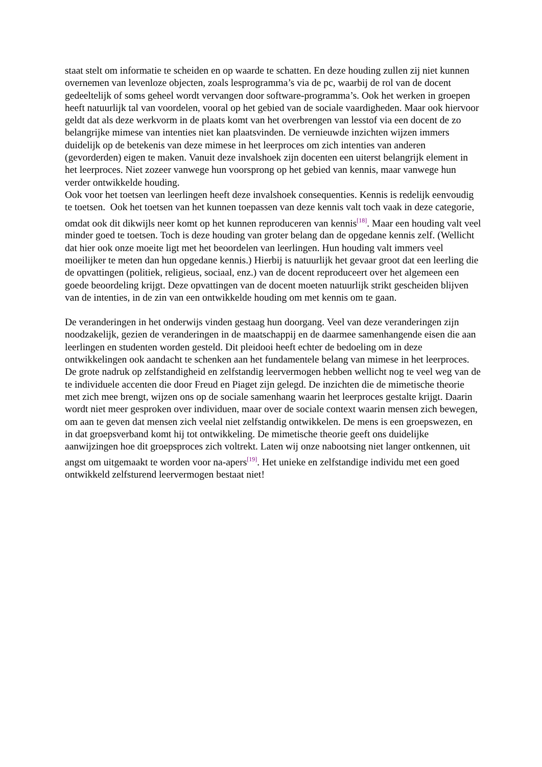staat stelt om informatie te scheiden en op waarde te schatten. En deze houding zullen zij niet kunnen overnemen van levenloze objecten, zoals lesprogramma’s via de pc, waarbij de rol van de docent gedeeltelijk of soms geheel wordt vervangen door software-programma’s. Ook het werken in groepen heeft natuurlijk tal van voordelen, vooral op het gebied van de sociale vaardigheden. Maar ook hiervoor geldt dat als deze werkvorm in de plaats komt van het overbrengen van lesstof via een docent de zo belangrijke mimese van intenties niet kan plaatsvinden. De vernieuwde inzichten wijzen immers duidelijk op de betekenis van deze mimese in het leerproces om zich intenties van anderen (gevorderden) eigen te maken. Vanuit deze invalshoek zijn docenten een uiterst belangrijk element in het leerproces. Niet zozeer vanwege hun voorsprong op het gebied van kennis, maar vanwege hun verder ontwikkelde houding.
Ook voor het toetsen van leerlingen heeft deze invalshoek consequenties. Kennis is redelijk eenvoudig te toetsen. Ook het toetsen van het kunnen toepassen van deze kennis valt toch vaak in deze categorie, omdat ook dit dikwijls neer komt op het kunnen reproduceren van kennis<sup>[18]</sup>. Maar een houding valt veel minder goed te toetsen. Toch is deze houding van groter belang dan de opgedane kennis zelf. (Wellicht dat hier ook onze moeite ligt met het beoordelen van leerlingen. Hun houding valt immers veel moeilijker te meten dan hun opgedane kennis.) Hierbij is natuurlijk het gevaar groot dat een leerling die de opvattingen (politiek, religieus, sociaal, enz.) van de docent reproduceert over het algemeen een goede beoordeling krijgt. Deze opvattingen van de docent moeten natuurlijk strikt gescheiden blijven van de intenties, in de zin van een ontwikkelde houding om met kennis om te gaan.
De veranderingen in het onderwijs vinden gestaag hun doorgang. Veel van deze veranderingen zijn noodzakelijk, gezien de veranderingen in de maatschappij en de daarmee samenhangende eisen die aan leerlingen en studenten worden gesteld. Dit pleidooi heeft echter de bedoeling om in deze ontwikkelingen ook aandacht te schenken aan het fundamentele belang van mimese in het leerproces. De grote nadruk op zelfstandigheid en zelfstandig leervermogen hebben wellicht nog te veel weg van de te individuele accenten die door Freud en Piaget zijn gelegd. De inzichten die de mimetische theorie met zich mee brengt, wijzen ons op de sociale samenhang waarin het leerproces gestalte krijgt. Daarin wordt niet meer gesproken over individuen, maar over de sociale context waarin mensen zich bewegen, om aan te geven dat mensen zich veelal niet zelfstandig ontwikkelen. De mens is een groepswezen, en in dat groepsverband komt hij tot ontwikkeling. De mimetische theorie geeft ons duidelijke aanwijzingen hoe dit groepsproces zich voltrekt. Laten wij onze nabootsing niet langer ontkennen, uit angst om uitgemaakt te worden voor na-apers<sup>[19]</sup>. Het unieke en zelfstandige individu met een goed ontwikkeld zelfsturend leervermogen bestaat niet!